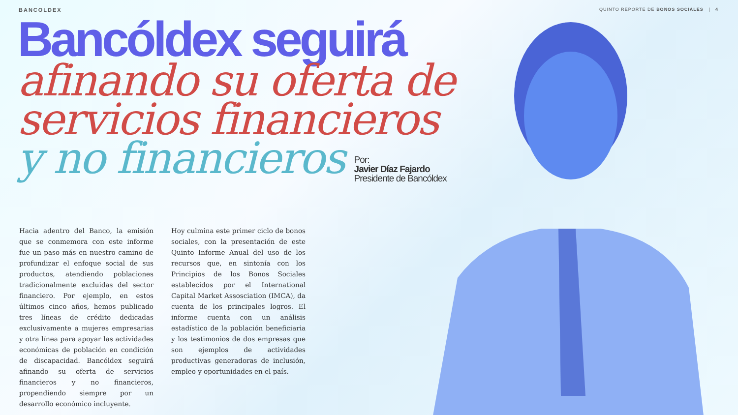BANCOLDEX QUINTO REPORTE DE BONOS SOCIALES | 4
Bancóldex seguirá
afinando su oferta de
servicios financieros
y no financieros Por:
Javier Díaz Fajardo
Presidente de Bancóldex
Hacia adentro del Banco, la emisión que se conmemora con este informe fue un paso más en nuestro camino de profundizar el enfoque social de sus productos, atendiendo poblaciones tradicionalmente excluidas del sector financiero. Por ejemplo, en estos últimos cinco años, hemos publicado tres líneas de crédito dedicadas exclusivamente a mujeres empresarias y otra línea para apoyar las actividades económicas de población en condición de discapacidad. Bancóldex seguirá afinando su oferta de servicios financieros y no financieros, propendiendo siempre por un desarrollo económico incluyente.
Hoy culmina este primer ciclo de bonos sociales, con la presentación de este Quinto Informe Anual del uso de los recursos que, en sintonía con los Principios de los Bonos Sociales establecidos por el International Capital Market Assosciation (IMCA), da cuenta de los principales logros. El informe cuenta con un análisis estadístico de la población beneficiaria y los testimonios de dos empresas que son ejemplos de actividades productivas generadoras de inclusión, empleo y oportunidades en el país.